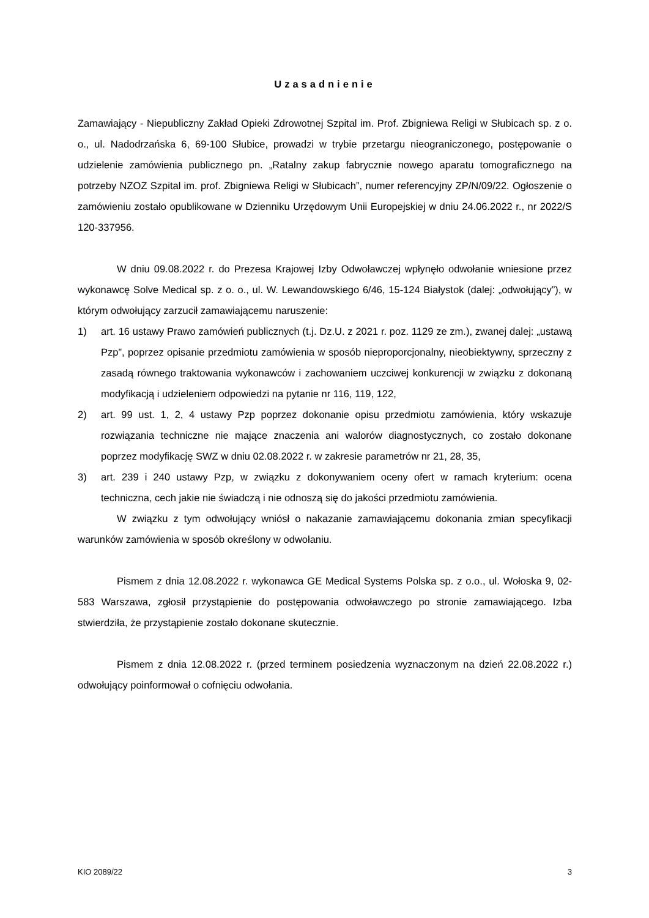Uzasadnienie
Zamawiający - Niepubliczny Zakład Opieki Zdrowotnej Szpital im. Prof. Zbigniewa Religi w Słubicach sp. z o. o., ul. Nadodrzańska 6, 69-100 Słubice, prowadzi w trybie przetargu nieograniczonego, postępowanie o udzielenie zamówienia publicznego pn. „Ratalny zakup fabrycznie nowego aparatu tomograficznego na potrzeby NZOZ Szpital im. prof. Zbigniewa Religi w Słubicach”, numer referencyjny ZP/N/09/22. Ogłoszenie o zamówieniu zostało opublikowane w Dzienniku Urzędowym Unii Europejskiej w dniu 24.06.2022 r., nr 2022/S 120-337956.
W dniu 09.08.2022 r. do Prezesa Krajowej Izby Odwoławczej wpłynęło odwołanie wniesione przez wykonawcę Solve Medical sp. z o. o., ul. W. Lewandowskiego 6/46, 15-124 Białystok (dalej: „odwołujący”), w którym odwołujący zarzucił zamawiającemu naruszenie:
1) art. 16 ustawy Prawo zamówień publicznych (t.j. Dz.U. z 2021 r. poz. 1129 ze zm.), zwanej dalej: „ustawą Pzp”, poprzez opisanie przedmiotu zamówienia w sposób nieproporcjonalny, nieobiektywny, sprzeczny z zasadą równego traktowania wykonawców i zachowaniem uczciwej konkurencji w związku z dokonaną modyfikacją i udzieleniem odpowiedzi na pytanie nr 116, 119, 122,
2) art. 99 ust. 1, 2, 4 ustawy Pzp poprzez dokonanie opisu przedmiotu zamówienia, który wskazuje rozwiązania techniczne nie mające znaczenia ani walorów diagnostycznych, co zostało dokonane poprzez modyfikację SWZ w dniu 02.08.2022 r. w zakresie parametrów nr 21, 28, 35,
3) art. 239 i 240 ustawy Pzp, w związku z dokonywaniem oceny ofert w ramach kryterium: ocena techniczna, cech jakie nie świadczą i nie odnoszą się do jakości przedmiotu zamówienia.
W związku z tym odwołujący wniósł o nakazanie zamawiającemu dokonania zmian specyfikacji warunków zamówienia w sposób określony w odwołaniu.
Pismem z dnia 12.08.2022 r. wykonawca GE Medical Systems Polska sp. z o.o., ul. Wołoska 9, 02-583 Warszawa, zgłosił przystąpienie do postępowania odwoławczego po stronie zamawiającego. Izba stwierdziła, że przystąpienie zostało dokonane skutecznie.
Pismem z dnia 12.08.2022 r. (przed terminem posiedzenia wyznaczonym na dzień 22.08.2022 r.) odwołujący poinformował o cofnięciu odwołania.
KIO 2089/22 3